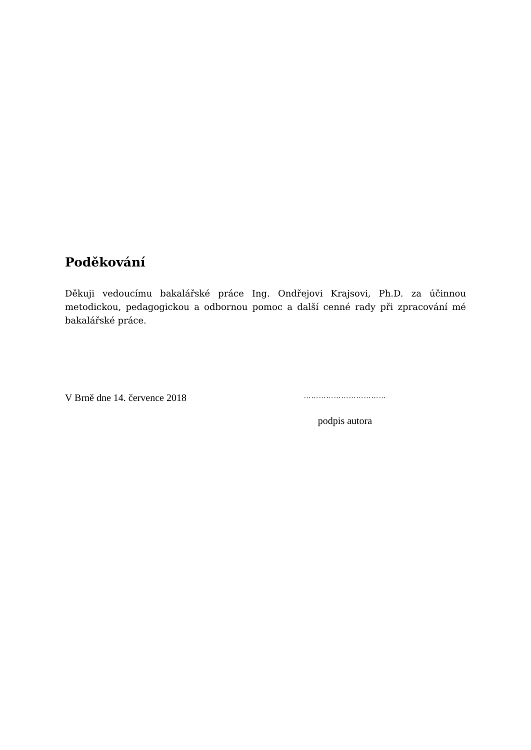Poděkování
Děkuji vedoucímu bakalářské práce Ing. Ondřejovi Krajsovi, Ph.D. za účinnou metodickou, pedagogickou a odbornou pomoc a další cenné rady při zpracování mé bakalářské práce.
V Brně dne 14. července 2018
……………………………
podpis autora